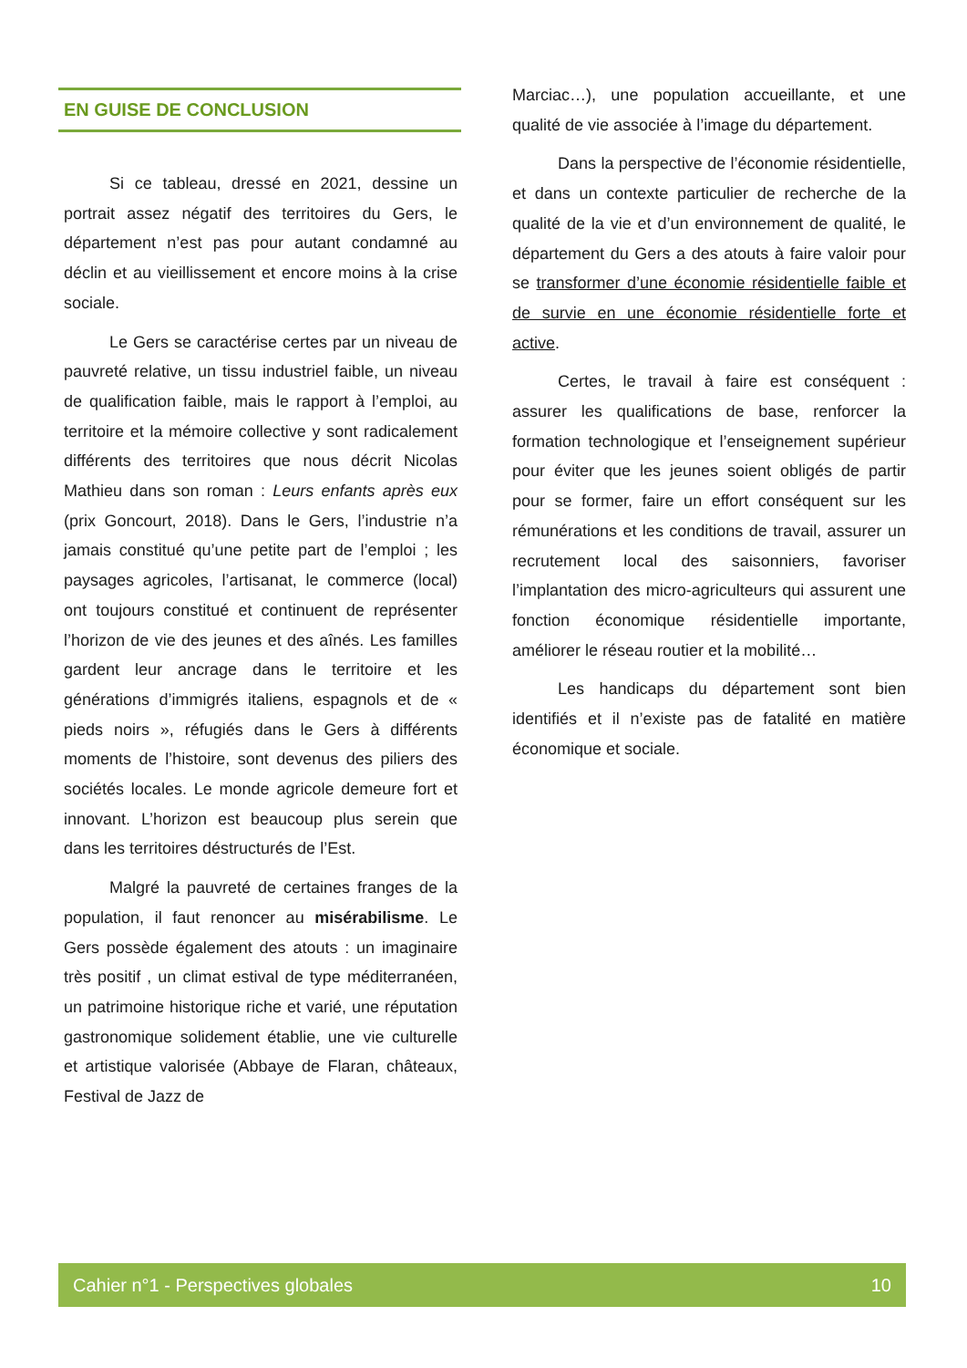EN GUISE DE CONCLUSION
Si ce tableau, dressé en 2021, dessine un portrait assez négatif des territoires du Gers, le département n’est pas pour autant condamné au déclin et au vieillissement et encore moins à la crise sociale.
Le Gers se caractérise certes par un niveau de pauvreté relative, un tissu industriel faible, un niveau de qualification faible, mais le rapport à l’emploi, au territoire et la mémoire collective y sont radicalement différents des territoires que nous décrit Nicolas Mathieu dans son roman : Leurs enfants après eux (prix Goncourt, 2018). Dans le Gers, l’industrie n’a jamais constitué qu’une petite part de l’emploi ; les paysages agricoles, l’artisanat, le commerce (local) ont toujours constitué et continuent de représenter l’horizon de vie des jeunes et des aînés. Les familles gardent leur ancrage dans le territoire et les générations d’immigrés italiens, espagnols et de « pieds noirs », réfugiés dans le Gers à différents moments de l’histoire, sont devenus des piliers des sociétés locales. Le monde agricole demeure fort et innovant. L’horizon est beaucoup plus serein que dans les territoires déstructurés de l’Est.
Malgré la pauvreté de certaines franges de la population, il faut renoncer au misérabilisme. Le Gers possède également des atouts : un imaginaire très positif , un climat estival de type méditerranéen, un patrimoine historique riche et varié, une réputation gastronomique solidement établie, une vie culturelle et artistique valorisée (Abbaye de Flaran, châteaux, Festival de Jazz de
Marciac…), une population accueillante, et une qualité de vie associée à l’image du département.
Dans la perspective de l’économie résidentielle, et dans un contexte particulier de recherche de la qualité de la vie et d’un environnement de qualité, le département du Gers a des atouts à faire valoir pour se transformer d’une économie résidentielle faible et de survie en une économie résidentielle forte et active.
Certes, le travail à faire est conséquent : assurer les qualifications de base, renforcer la formation technologique et l’enseignement supérieur pour éviter que les jeunes soient obligés de partir pour se former, faire un effort conséquent sur les rémunérations et les conditions de travail, assurer un recrutement local des saisonniers, favoriser l’implantation des micro-agriculteurs qui assurent une fonction économique résidentielle importante, améliorer le réseau routier et la mobilité…
Les handicaps du département sont bien identifiés et il n’existe pas de fatalité en matière économique et sociale.
Cahier n°1 - Perspectives globales 10